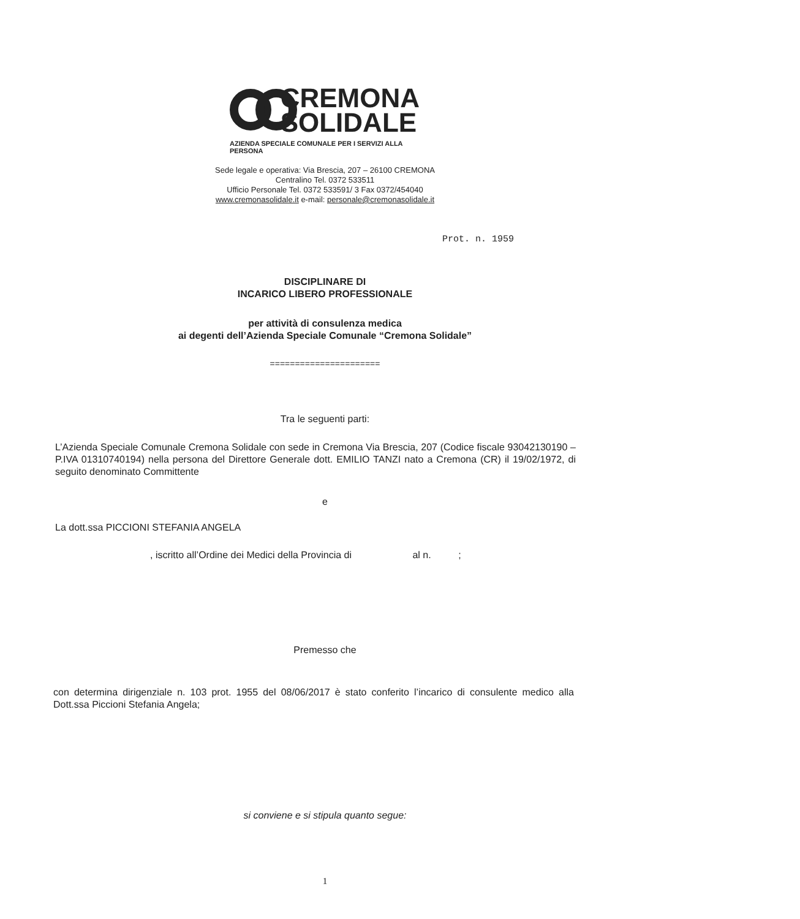CREMONA
SOLIDALE
AZIENDA SPECIALE COMUNALE PER I SERVIZI ALLA PERSONA
Sede legale e operativa: Via Brescia, 207 – 26100 CREMONA
Centralino Tel. 0372 533511
Ufficio Personale Tel. 0372 533591/ 3 Fax 0372/454040
www.cremonasolidale.it e-mail: personale@cremonasolidale.it
Prot. n. 1959
DISCIPLINARE DI
INCARICO LIBERO PROFESSIONALE
per attività di consulenza medica
ai degenti dell’Azienda Speciale Comunale “Cremona Solidale”
======================
Tra le seguenti parti:
L’Azienda Speciale Comunale Cremona Solidale con sede in Cremona Via Brescia, 207 (Codice fiscale 93042130190 – P.IVA 01310740194) nella persona del Direttore Generale dott. EMILIO TANZI nato a Cremona (CR) il 19/02/1972, di seguito denominato Committente
e
La dott.ssa PICCIONI STEFANIA ANGELA
, iscritto all’Ordine dei Medici della Provincia di al n. ;
Premesso che
con determina dirigenziale n. 103 prot. 1955 del 08/06/2017 è stato conferito l’incarico di consulente medico alla Dott.ssa Piccioni Stefania Angela;
si conviene e si stipula quanto segue:
1